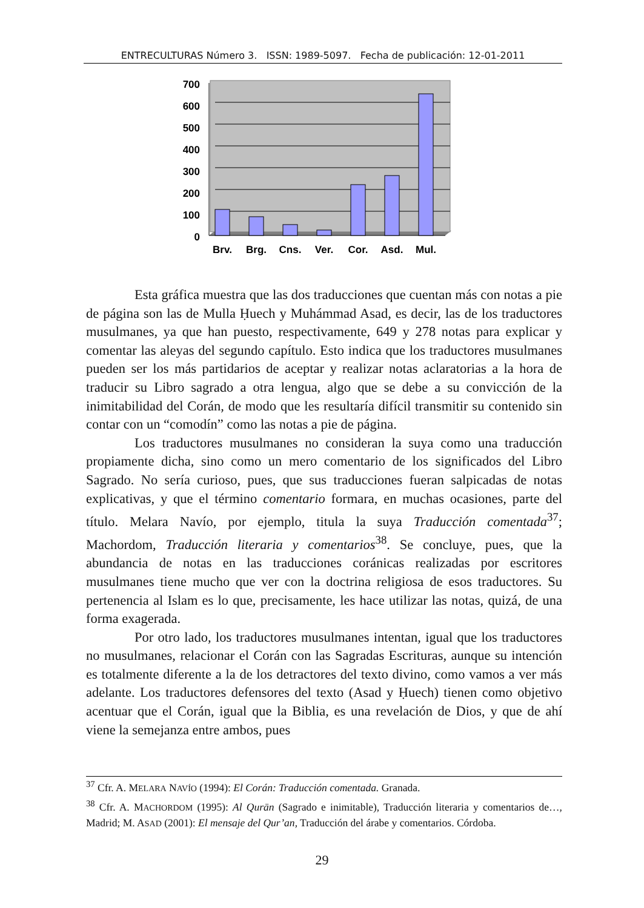ENTRECULTURAS Número 3. ISSN: 1989-5097. Fecha de publicación: 12-01-2011
700
600
500
400
300
200
100
0
Brv.
Brg.
Cns.
Ver.
Cor.
Asd.
Mul.
Esta gráfica muestra que las dos traducciones que cuentan más con notas a pie de página son las de Mulla Ḥuech y Muhámmad Asad, es decir, las de los traductores musulmanes, ya que han puesto, respectivamente, 649 y 278 notas para explicar y comentar las aleyas del segundo capítulo. Esto indica que los traductores musulmanes pueden ser los más partidarios de aceptar y realizar notas aclaratorias a la hora de traducir su Libro sagrado a otra lengua, algo que se debe a su convicción de la inimitabilidad del Corán, de modo que les resultaría difícil transmitir su contenido sin contar con un “comodín” como las notas a pie de página.
Los traductores musulmanes no consideran la suya como una traducción propiamente dicha, sino como un mero comentario de los significados del Libro Sagrado. No sería curioso, pues, que sus traducciones fueran salpicadas de notas explicativas, y que el término comentario formara, en muchas ocasiones, parte del título. Melara Navío, por ejemplo, titula la suya Traducción comentada<sup>37</sup>; Machordom, Traducción literaria y comentarios<sup>38</sup>. Se concluye, pues, que la abundancia de notas en las traducciones coránicas realizadas por escritores musulmanes tiene mucho que ver con la doctrina religiosa de esos traductores. Su pertenencia al Islam es lo que, precisamente, les hace utilizar las notas, quizá, de una forma exagerada.
Por otro lado, los traductores musulmanes intentan, igual que los traductores no musulmanes, relacionar el Corán con las Sagradas Escrituras, aunque su intención es totalmente diferente a la de los detractores del texto divino, como vamos a ver más adelante. Los traductores defensores del texto (Asad y Ḥuech) tienen como objetivo acentuar que el Corán, igual que la Biblia, es una revelación de Dios, y que de ahí viene la semejanza entre ambos, pues
<sup>37</sup> Cfr. A. MELARA NAVÍO (1994): El Corán: Traducción comentada. Granada.
<sup>38</sup> Cfr. A. MACHORDOM (1995): Al Qurān (Sagrado e inimitable), Traducción literaria y comentarios de…, Madrid; M. ASAD (2001): El mensaje del Qur’an, Traducción del árabe y comentarios. Córdoba.
29